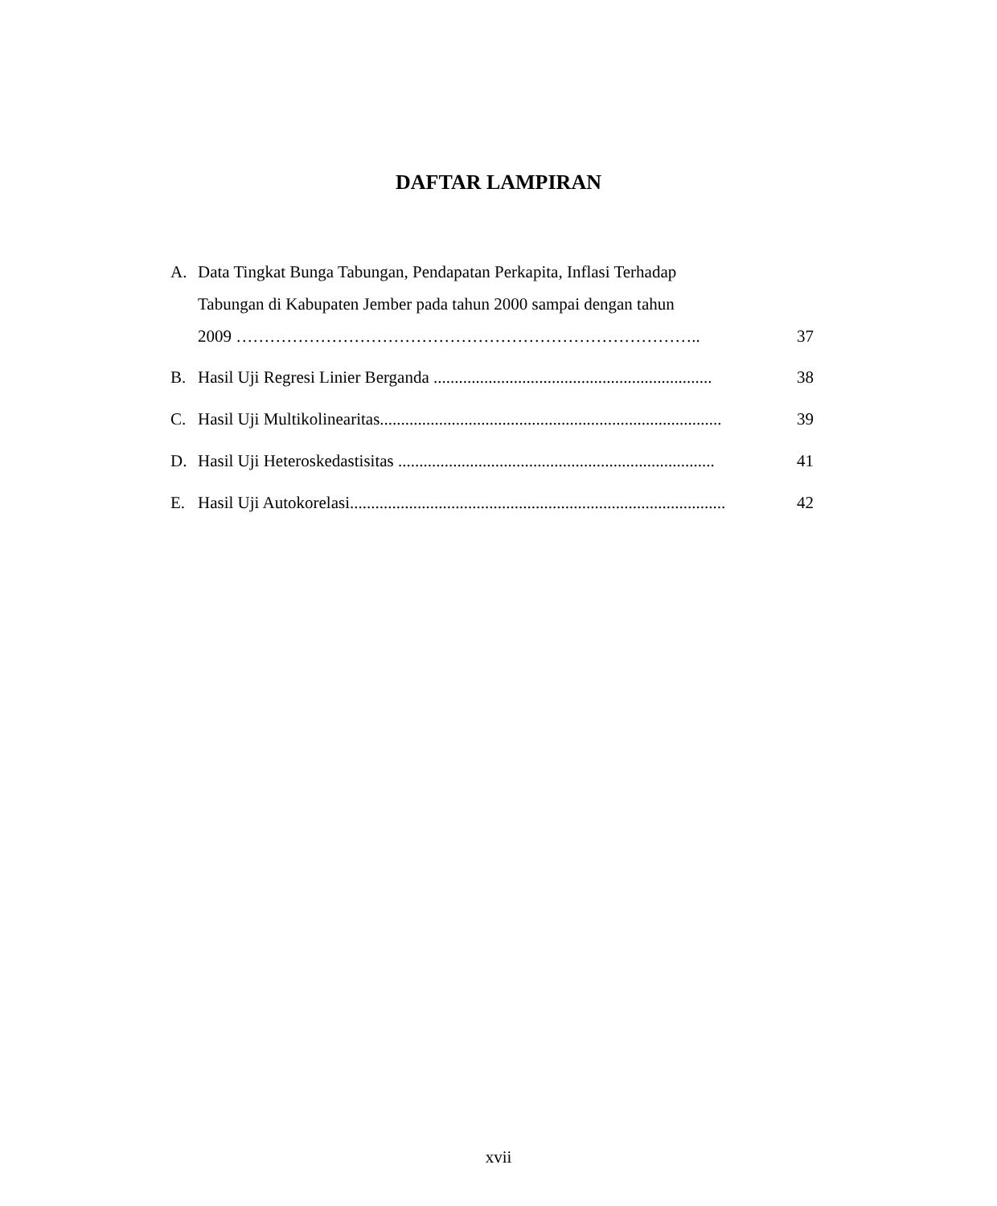DAFTAR LAMPIRAN
A. Data Tingkat Bunga Tabungan, Pendapatan Perkapita, Inflasi Terhadap
Tabungan di Kabupaten Jember pada tahun 2000 sampai dengan tahun
2009 ………………………………………………………………………..
37
B. Hasil Uji Regresi Linier Berganda .................................................................. 38
C. Hasil Uji Multikolinearitas................................................................................. 39
D. Hasil Uji Heteroskedastisitas ........................................................................... 41
E. Hasil Uji Autokorelasi......................................................................................... 42
xvii